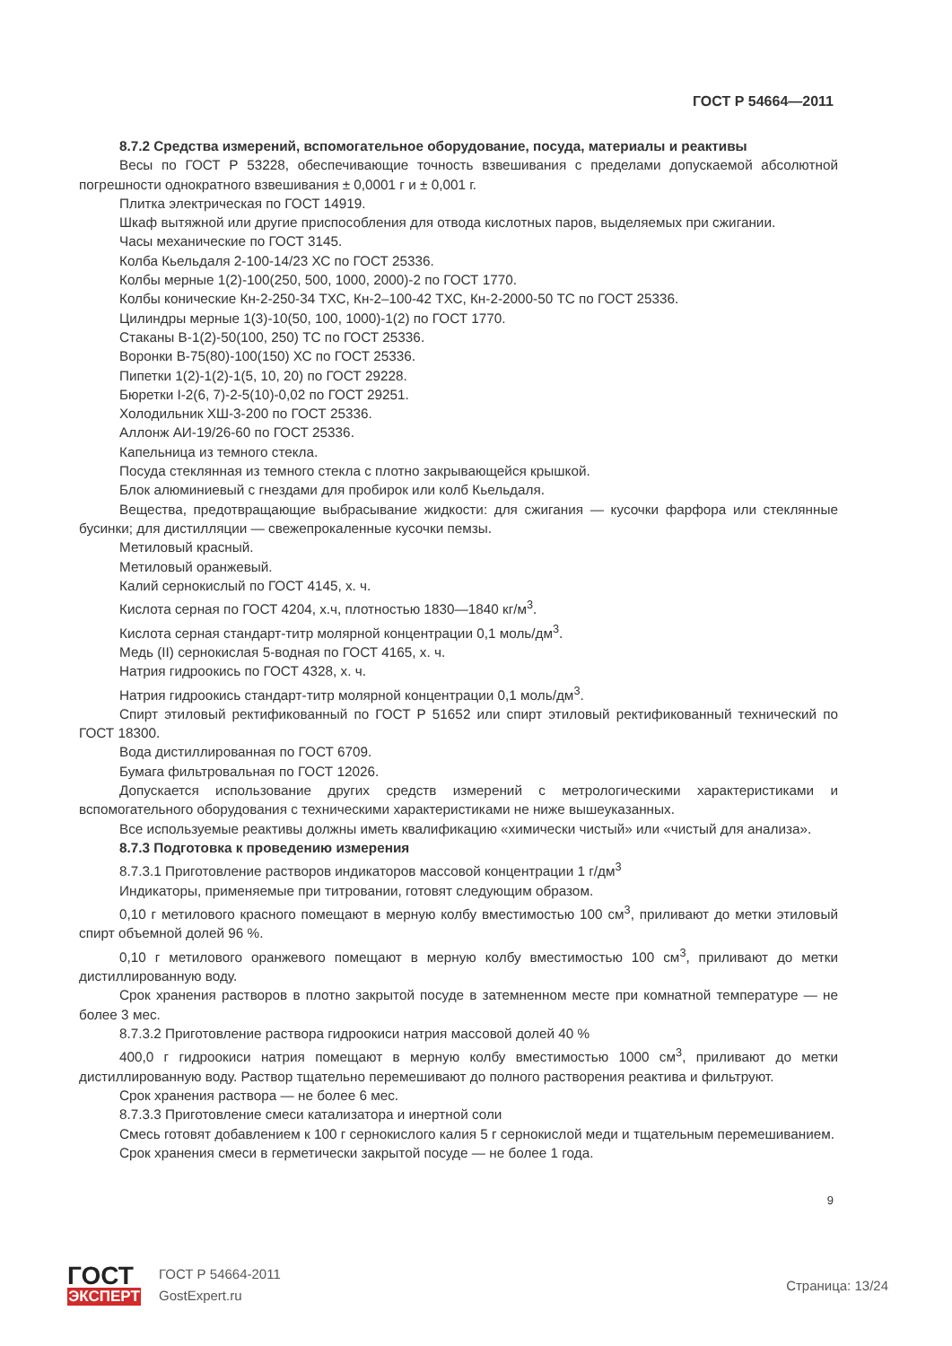ГОСТ Р 54664—2011
8.7.2 Средства измерений, вспомогательное оборудование, посуда, материалы и реактивы
Весы по ГОСТ Р 53228, обеспечивающие точность взвешивания с пределами допускаемой абсолютной погрешности однократного взвешивания ± 0,0001 г и ± 0,001 г.
Плитка электрическая по ГОСТ 14919.
Шкаф вытяжной или другие приспособления для отвода кислотных паров, выделяемых при сжигании.
Часы механические по ГОСТ 3145.
Колба Кьельдаля 2-100-14/23 ХС по ГОСТ 25336.
Колбы мерные 1(2)-100(250, 500, 1000, 2000)-2 по ГОСТ 1770.
Колбы конические Кн-2-250-34 ТХС, Кн-2–100-42 ТХС, Кн-2-2000-50 ТС по ГОСТ 25336.
Цилиндры мерные 1(3)-10(50, 100, 1000)-1(2) по ГОСТ 1770.
Стаканы В-1(2)-50(100, 250) ТС по ГОСТ 25336.
Воронки В-75(80)-100(150) ХС по ГОСТ 25336.
Пипетки 1(2)-1(2)-1(5, 10, 20) по ГОСТ 29228.
Бюретки I-2(6, 7)-2-5(10)-0,02 по ГОСТ 29251.
Холодильник ХШ-3-200 по ГОСТ 25336.
Аллонж АИ-19/26-60 по ГОСТ 25336.
Капельница из темного стекла.
Посуда стеклянная из темного стекла с плотно закрывающейся крышкой.
Блок алюминиевый с гнездами для пробирок или колб Кьельдаля.
Вещества, предотвращающие выбрасывание жидкости: для сжигания — кусочки фарфора или стеклянные бусинки; для дистилляции — свежепрокаленные кусочки пемзы.
Метиловый красный.
Метиловый оранжевый.
Калий сернокислый по ГОСТ 4145, х. ч.
Кислота серная по ГОСТ 4204, х.ч, плотностью 1830—1840 кг/м<sup>3</sup>.
Кислота серная стандарт-титр молярной концентрации 0,1 моль/дм<sup>3</sup>.
Медь (II) сернокислая 5-водная по ГОСТ 4165, х. ч.
Натрия гидроокись по ГОСТ 4328, х. ч.
Натрия гидроокись стандарт-титр молярной концентрации 0,1 моль/дм<sup>3</sup>.
Спирт этиловый ректификованный по ГОСТ Р 51652 или спирт этиловый ректификованный технический по ГОСТ 18300.
Вода дистиллированная по ГОСТ 6709.
Бумага фильтровальная по ГОСТ 12026.
Допускается использование других средств измерений с метрологическими характеристиками и вспомогательного оборудования с техническими характеристиками не ниже вышеуказанных.
Все используемые реактивы должны иметь квалификацию «химически чистый» или «чистый для анализа».
8.7.3 Подготовка к проведению измерения
8.7.3.1 Приготовление растворов индикаторов массовой концентрации 1 г/дм<sup>3</sup>
Индикаторы, применяемые при титровании, готовят следующим образом.
0,10 г метилового красного помещают в мерную колбу вместимостью 100 см<sup>3</sup>, приливают до метки этиловый спирт объемной долей 96 %.
0,10 г метилового оранжевого помещают в мерную колбу вместимостью 100 см<sup>3</sup>, приливают до метки дистиллированную воду.
Срок хранения растворов в плотно закрытой посуде в затемненном месте при комнатной температуре — не более 3 мес.
8.7.3.2 Приготовление раствора гидроокиси натрия массовой долей 40 %
400,0 г гидроокиси натрия помещают в мерную колбу вместимостью 1000 см<sup>3</sup>, приливают до метки дистиллированную воду. Раствор тщательно перемешивают до полного растворения реактива и фильтруют.
Срок хранения раствора — не более 6 мес.
8.7.3.3 Приготовление смеси катализатора и инертной соли
Смесь готовят добавлением к 100 г сернокислого калия 5 г сернокислой меди и тщательным перемешиванием.
Срок хранения смеси в герметически закрытой посуде — не более 1 года.
9
ГОСТ
ЭКСПЕРТ
ГОСТ Р 54664-2011
GostExpert.ru
Страница: 13/24